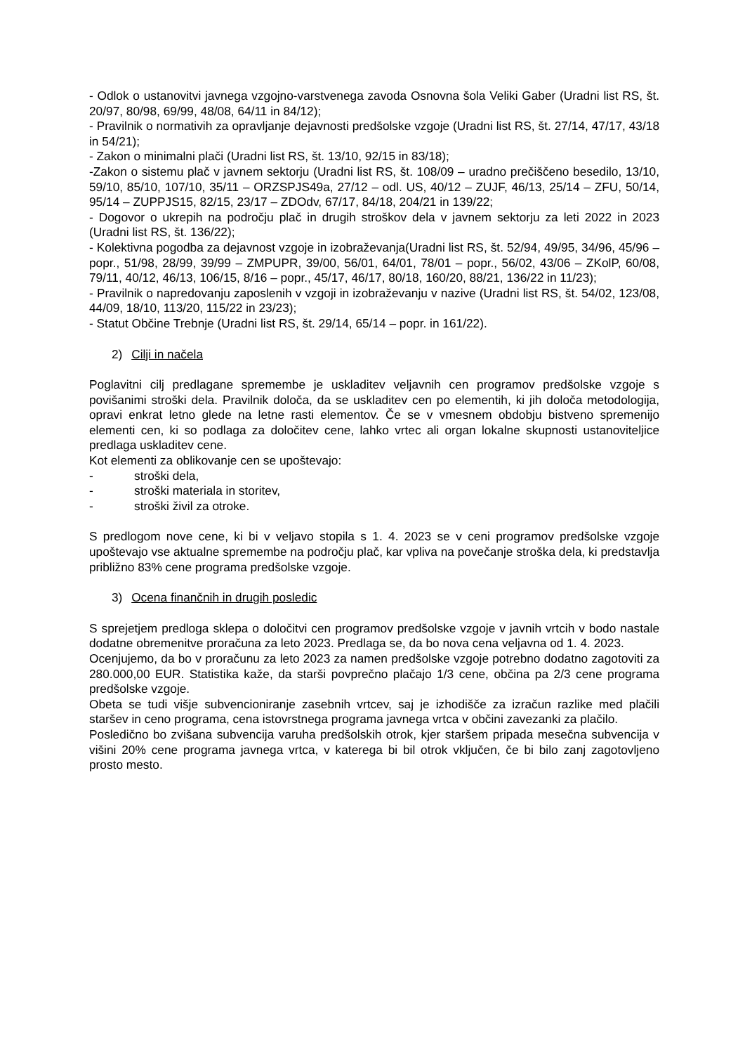- Odlok o ustanovitvi javnega vzgojno-varstvenega zavoda Osnovna šola Veliki Gaber (Uradni list RS, št. 20/97, 80/98, 69/99, 48/08, 64/11 in 84/12);
- Pravilnik o normativih za opravljanje dejavnosti predšolske vzgoje (Uradni list RS, št. 27/14, 47/17, 43/18 in 54/21);
- Zakon o minimalni plači (Uradni list RS, št. 13/10, 92/15 in 83/18);
-Zakon o sistemu plač v javnem sektorju (Uradni list RS, št. 108/09 – uradno prečiščeno besedilo, 13/10, 59/10, 85/10, 107/10, 35/11 – ORZSPJS49a, 27/12 – odl. US, 40/12 – ZUJF, 46/13, 25/14 – ZFU, 50/14, 95/14 – ZUPPJS15, 82/15, 23/17 – ZDOdv, 67/17, 84/18, 204/21 in 139/22;
- Dogovor o ukrepih na področju plač in drugih stroškov dela v javnem sektorju za leti 2022 in 2023 (Uradni list RS, št. 136/22);
- Kolektivna pogodba za dejavnost vzgoje in izobraževanja(Uradni list RS, št. 52/94, 49/95, 34/96, 45/96 – popr., 51/98, 28/99, 39/99 – ZMPUPR, 39/00, 56/01, 64/01, 78/01 – popr., 56/02, 43/06 – ZKolP, 60/08, 79/11, 40/12, 46/13, 106/15, 8/16 – popr., 45/17, 46/17, 80/18, 160/20, 88/21, 136/22 in 11/23);
- Pravilnik o napredovanju zaposlenih v vzgoji in izobraževanju v nazive (Uradni list RS, št. 54/02, 123/08, 44/09, 18/10, 113/20, 115/22 in 23/23);
- Statut Občine Trebnje (Uradni list RS, št. 29/14, 65/14 – popr. in 161/22).
2) Cilji in načela
Poglavitni cilj predlagane spremembe je uskladitev veljavnih cen programov predšolske vzgoje s povišanimi stroški dela. Pravilnik določa, da se uskladitev cen po elementih, ki jih določa metodologija, opravi enkrat letno glede na letne rasti elementov. Če se v vmesnem obdobju bistveno spremenijo elementi cen, ki so podlaga za določitev cene, lahko vrtec ali organ lokalne skupnosti ustanoviteljice predlaga uskladitev cene.
Kot elementi za oblikovanje cen se upoštevajo:
- stroški dela,
- stroški materiala in storitev,
- stroški živil za otroke.
S predlogom nove cene, ki bi v veljavo stopila s 1. 4. 2023 se v ceni programov predšolske vzgoje upoštevajo vse aktualne spremembe na področju plač, kar vpliva na povečanje stroška dela, ki predstavlja približno 83% cene programa predšolske vzgoje.
3) Ocena finančnih in drugih posledic
S sprejetjem predloga sklepa o določitvi cen programov predšolske vzgoje v javnih vrtcih v bodo nastale dodatne obremenitve proračuna za leto 2023. Predlaga se, da bo nova cena veljavna od 1. 4. 2023.
Ocenjujemo, da bo v proračunu za leto 2023 za namen predšolske vzgoje potrebno dodatno zagotoviti za 280.000,00 EUR. Statistika kaže, da starši povprečno plačajo 1/3 cene, občina pa 2/3 cene programa predšolske vzgoje.
Obeta se tudi višje subvencioniranje zasebnih vrtcev, saj je izhodišče za izračun razlike med plačili staršev in ceno programa, cena istovrstnega programa javnega vrtca v občini zavezanki za plačilo.
Posledično bo zvišana subvencija varuha predšolskih otrok, kjer staršem pripada mesečna subvencija v višini 20% cene programa javnega vrtca, v katerega bi bil otrok vključen, če bi bilo zanj zagotovljeno prosto mesto.